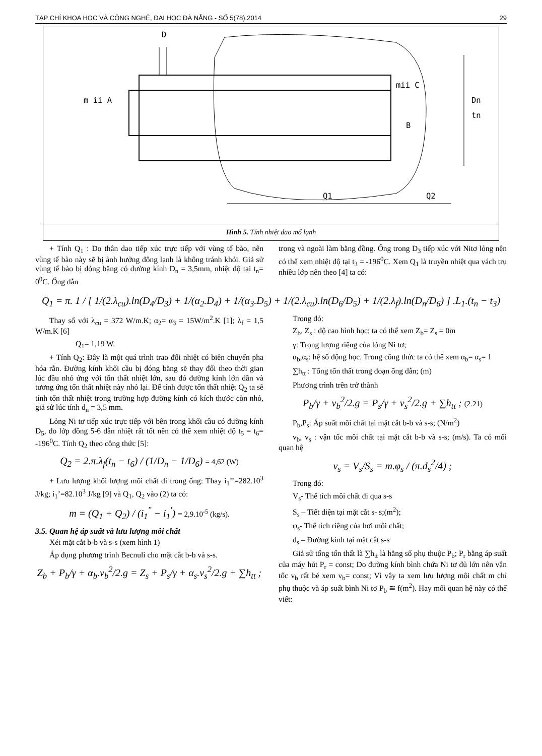TẠP CHÍ KHOA HỌC VÀ CÔNG NGHỆ, ĐẠI HỌC ĐÀ NẴNG - SỐ 5(78).2014 29
D
m ii A
mii C
B
Dn
tn
Q1
Q2
Hình 5. Tính nhiệt dao mổ lạnh
+ Tính Q<sub>1</sub> : Do thân dao tiếp xúc trực tiếp với vùng tế bào, nên vùng tế bào này sẽ bị ảnh hưởng đông lạnh là không tránh khỏi. Giả sử vùng tế bào bị đóng băng có đường kính D<sub>n</sub> = 3,5mm, nhiệt độ tại t<sub>n</sub>= 0<sup>0</sup>C. Ống dẫn
trong và ngoài làm bằng đồng. Ống trong D<sub>3</sub> tiếp xúc với Nitơ lỏng nên có thể xem nhiệt độ tại t<sub>3</sub> = -196<sup>0</sup>C. Xem Q<sub>1</sub> là truyền nhiệt qua vách trụ nhiều lớp nên theo [4] ta có:
Q<sub>1</sub> = π. 1 / [ 1/(2.λ<sub>cu</sub>).ln(D<sub>4</sub>/D<sub>3</sub>) + 1/(α<sub>2</sub>.D<sub>4</sub>) + 1/(α<sub>3</sub>.D<sub>5</sub>) + 1/(2.λ<sub>cu</sub>).ln(D<sub>6</sub>/D<sub>5</sub>) + 1/(2.λ<sub>f</sub>).ln(D<sub>n</sub>/D<sub>6</sub>) ] .L<sub>1</sub>.(t<sub>n</sub> − t<sub>3</sub>)
Thay số với λ<sub>cu</sub> = 372 W/m.K; α<sub>2</sub>= α<sub>3</sub> = 15W/m<sup>2</sup>.K [1]; λ<sub>f</sub> = 1,5 W/m.K [6]
Q<sub>1</sub>= 1,19 W.
+ Tính Q<sub>2</sub>: Đây là một quá trình trao đổi nhiệt có biên chuyển pha hóa rắn. Đường kính khối cầu bị đóng băng sẽ thay đổi theo thời gian lúc đầu nhỏ ứng với tổn thất nhiệt lớn, sau đó đường kính lớn dần và tương ứng tổn thất nhiệt này nhỏ lại. Để tính được tổn thất nhiệt Q<sub>2</sub> ta sẽ tính tổn thất nhiệt trong trường hợp đường kính có kích thước còn nhỏ, giả sử lúc tính d<sub>n</sub> = 3,5 mm.
Lỏng Ni tơ tiếp xúc trực tiếp với bên trong khối cầu có đường kính D<sub>5</sub>, do lớp đồng 5-6 dẫn nhiệt rất tốt nên có thể xem nhiệt độ t<sub>5</sub> = t<sub>6</sub>= -196<sup>0</sup>C. Tính Q<sub>2</sub> theo công thức [5]:
Q<sub>2</sub> = 2.π.λ<sub>f</sub>(t<sub>n</sub> − t<sub>6</sub>) / (1/D<sub>n</sub> − 1/D<sub>6</sub>) = 4,62 (W)
+ Lưu lượng khối lượng môi chất đi trong ống: Thay i<sub>1</sub>’’=282.10<sup>3</sup> J/kg; i<sub>1</sub>’=82.10<sup>3</sup> J/kg [9] và Q<sub>1</sub>, Q<sub>2</sub> vào (2) ta có:
m = (Q<sub>1</sub> + Q<sub>2</sub>) / (i<sub>1</sub><sup>"</sup> − i<sub>1</sub><sup>'</sup>) = 2,9.10<sup>-5</sup> (kg/s).
3.5. Quan hệ áp suất và lưu lượng môi chất
Xét mặt cắt b-b và s-s (xem hình 1)
Áp dụng phương trình Becnuli cho mặt cắt b-b và s-s.
Z<sub>b</sub> + P<sub>b</sub>/γ + α<sub>b</sub>.v<sub>b</sub><sup>2</sup>/2.g = Z<sub>s</sub> + P<sub>s</sub>/γ + α<sub>s</sub>.v<sub>s</sub><sup>2</sup>/2.g + ∑h<sub>tt</sub> ;
Trong đó:
Z<sub>b</sub>, Z<sub>s</sub> : độ cao hình học; ta có thể xem Z<sub>b</sub>= Z<sub>s</sub> = 0m
γ: Trọng lượng riêng của lỏng Ni tơ;
α<sub>b</sub>,α<sub>s</sub>: hệ số động học. Trong công thức ta có thể xem α<sub>b</sub>= α<sub>s</sub>= 1
∑h<sub>tt</sub> : Tổng tổn thất trong đoạn ống dẫn; (m)
Phương trình trên trở thành
P<sub>b</sub>/γ + v<sub>b</sub><sup>2</sup>/2.g = P<sub>s</sub>/γ + v<sub>s</sub><sup>2</sup>/2.g + ∑h<sub>tt</sub> ; (2.21)
P<sub>b</sub>,P<sub>s</sub>: Áp suất môi chất tại mặt cắt b-b và s-s; (N/m<sup>2</sup>)
v<sub>b</sub>, v<sub>s</sub> : vận tốc môi chất tại mặt cắt b-b và s-s; (m/s). Ta có mối quan hệ
v<sub>s</sub> = V<sub>s</sub>/S<sub>s</sub> = m.φ<sub>s</sub> / (π.d<sub>s</sub><sup>2</sup>/4) ;
Trong đó:
V<sub>s</sub>- Thể tích môi chất đi qua s-s
S<sub>s</sub> – Tiết diện tại mặt cắt s- s;(m<sup>2</sup>);
φ<sub>s</sub>- Thể tích riêng của hơi môi chất;
d<sub>s</sub> – Đường kính tại mặt cắt s-s
Giả sử tổng tổn thất là ∑h<sub>tt</sub> là hằng số phụ thuộc P<sub>b</sub>; P<sub>r</sub> bằng áp suất của máy hút P<sub>r</sub> = const; Do đường kính bình chứa Ni tơ đủ lớn nên vận tốc v<sub>b</sub> rất bé xem v<sub>b</sub>= const; Vì vậy ta xem lưu lượng môi chất m chỉ phụ thuộc và áp suất bình Ni tơ P<sub>b</sub> ≅ f(m<sup>2</sup>). Hay mối quan hệ này có thể viết: